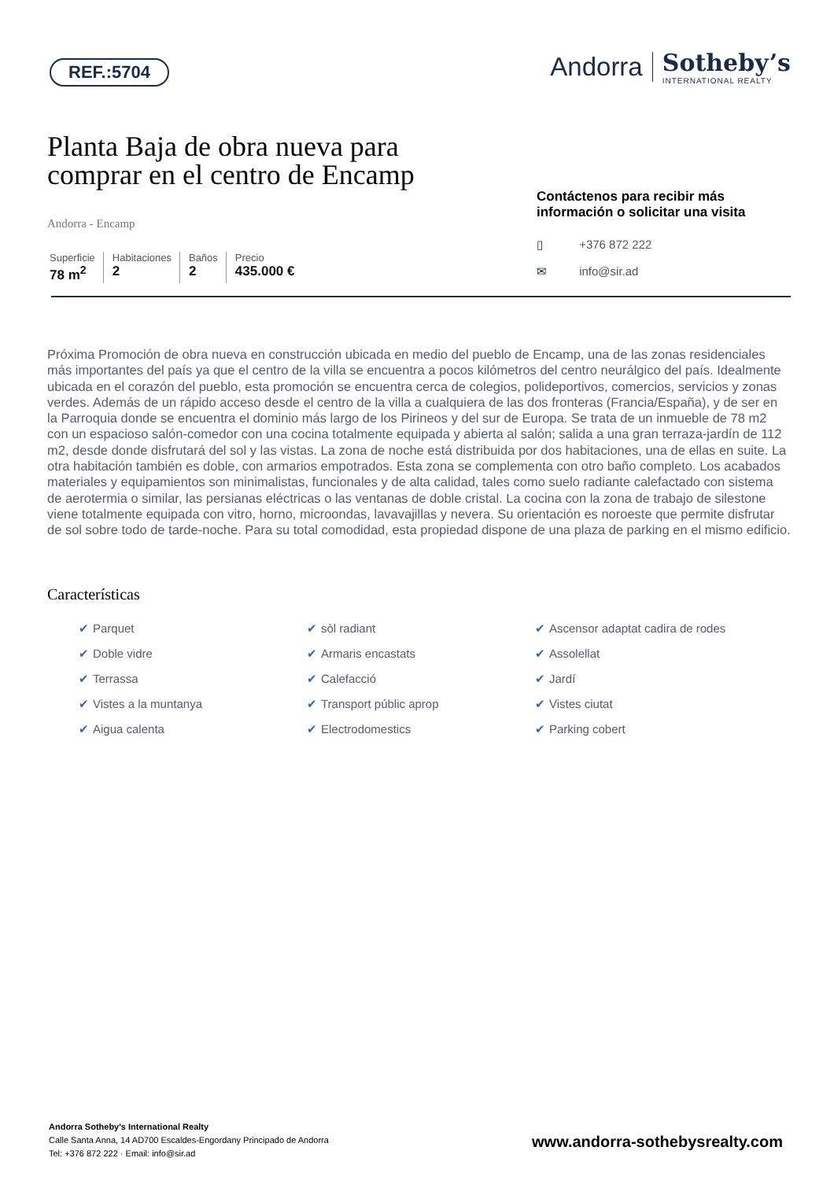REF.:5704
Andorra Sotheby’s
INTERNATIONAL REALTY
Planta Baja de obra nueva para comprar en el centro de Encamp
Andorra - Encamp
Superficie
78 m<sup>2</sup>
Habitaciones
2
Baños
2
Precio
435.000 €
Contáctenos para recibir más información o solicitar una visita
▯ +376 872 222
✉ info@sir.ad
Próxima Promoción de obra nueva en construcción ubicada en medio del pueblo de Encamp, una de las zonas residenciales más importantes del país ya que el centro de la villa se encuentra a pocos kilómetros del centro neurálgico del país. Idealmente ubicada en el corazón del pueblo, esta promoción se encuentra cerca de colegios, polideportivos, comercios, servicios y zonas verdes. Además de un rápido acceso desde el centro de la villa a cualquiera de las dos fronteras (Francia/España), y de ser en la Parroquia donde se encuentra el dominio más largo de los Pirineos y del sur de Europa. Se trata de un inmueble de 78 m2 con un espacioso salón-comedor con una cocina totalmente equipada y abierta al salón; salida a una gran terraza-jardín de 112 m2, desde donde disfrutará del sol y las vistas. La zona de noche está distribuida por dos habitaciones, una de ellas en suite. La otra habitación también es doble, con armarios empotrados. Esta zona se complementa con otro baño completo. Los acabados materiales y equipamientos son minimalistas, funcionales y de alta calidad, tales como suelo radiante calefactado con sistema de aerotermia o similar, las persianas eléctricas o las ventanas de doble cristal. La cocina con la zona de trabajo de silestone viene totalmente equipada con vitro, horno, microondas, lavavajillas y nevera. Su orientación es noroeste que permite disfrutar de sol sobre todo de tarde-noche. Para su total comodidad, esta propiedad dispone de una plaza de parking en el mismo edificio.
Características
✔ Parquet
✔ sòl radiant
✔ Ascensor adaptat cadira de rodes
✔ Doble vidre
✔ Armaris encastats
✔ Assolellat
✔ Terrassa
✔ Calefacció
✔ Jardí
✔ Vistes a la muntanya
✔ Transport públic aprop
✔ Vistes ciutat
✔ Aigua calenta
✔ Electrodomestics
✔ Parking cobert
Andorra Sotheby's International Realty
Calle Santa Anna, 14 AD700 Escaldes-Engordany Principado de Andorra
Tel: +376 872 222 · Email: info@sir.ad
www.andorra-sothebysrealty.com